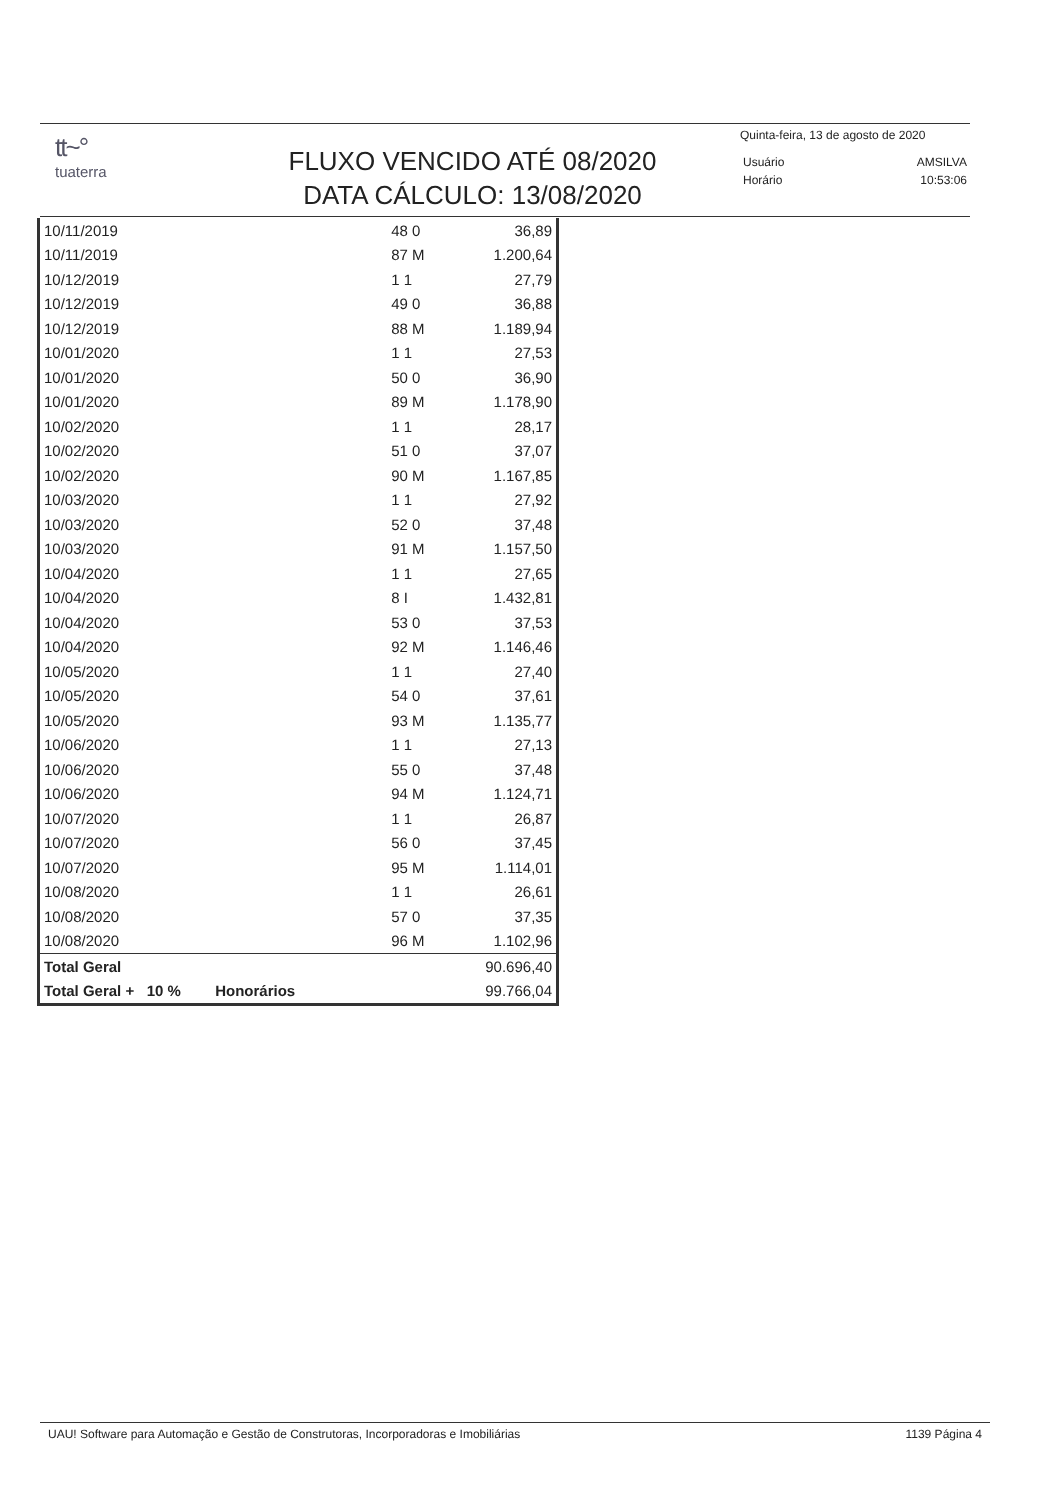tt~°
tuaterra
FLUXO VENCIDO ATÉ 08/2020
DATA CÁLCULO: 13/08/2020
Quinta-feira, 13 de agosto de 2020
| Usuário | AMSILVA |
| Horário | 10:53:06 |
| 10/11/2019 | 48 0 | | 36,89 |
| 10/11/2019 | 87 M | | 1.200,64 |
| 10/12/2019 | 1 1 | | 27,79 |
| 10/12/2019 | 49 0 | | 36,88 |
| 10/12/2019 | 88 M | | 1.189,94 |
| 10/01/2020 | 1 1 | | 27,53 |
| 10/01/2020 | 50 0 | | 36,90 |
| 10/01/2020 | 89 M | | 1.178,90 |
| 10/02/2020 | 1 1 | | 28,17 |
| 10/02/2020 | 51 0 | | 37,07 |
| 10/02/2020 | 90 M | | 1.167,85 |
| 10/03/2020 | 1 1 | | 27,92 |
| 10/03/2020 | 52 0 | | 37,48 |
| 10/03/2020 | 91 M | | 1.157,50 |
| 10/04/2020 | 1 1 | | 27,65 |
| 10/04/2020 | 8 I | | 1.432,81 |
| 10/04/2020 | 53 0 | | 37,53 |
| 10/04/2020 | 92 M | | 1.146,46 |
| 10/05/2020 | 1 1 | | 27,40 |
| 10/05/2020 | 54 0 | | 37,61 |
| 10/05/2020 | 93 M | | 1.135,77 |
| 10/06/2020 | 1 1 | | 27,13 |
| 10/06/2020 | 55 0 | | 37,48 |
| 10/06/2020 | 94 M | | 1.124,71 |
| 10/07/2020 | 1 1 | | 26,87 |
| 10/07/2020 | 56 0 | | 37,45 |
| 10/07/2020 | 95 M | | 1.114,01 |
| 10/08/2020 | 1 1 | | 26,61 |
| 10/08/2020 | 57 0 | | 37,35 |
| 10/08/2020 | 96 M | | 1.102,96 |
| Total Geral | | | 90.696,40 |
| Total Geral + 10 % | Honorários | | 99.766,04 |
UAU! Software para Automação e Gestão de Construtoras, Incorporadoras e Imobiliárias 1139 Página 4